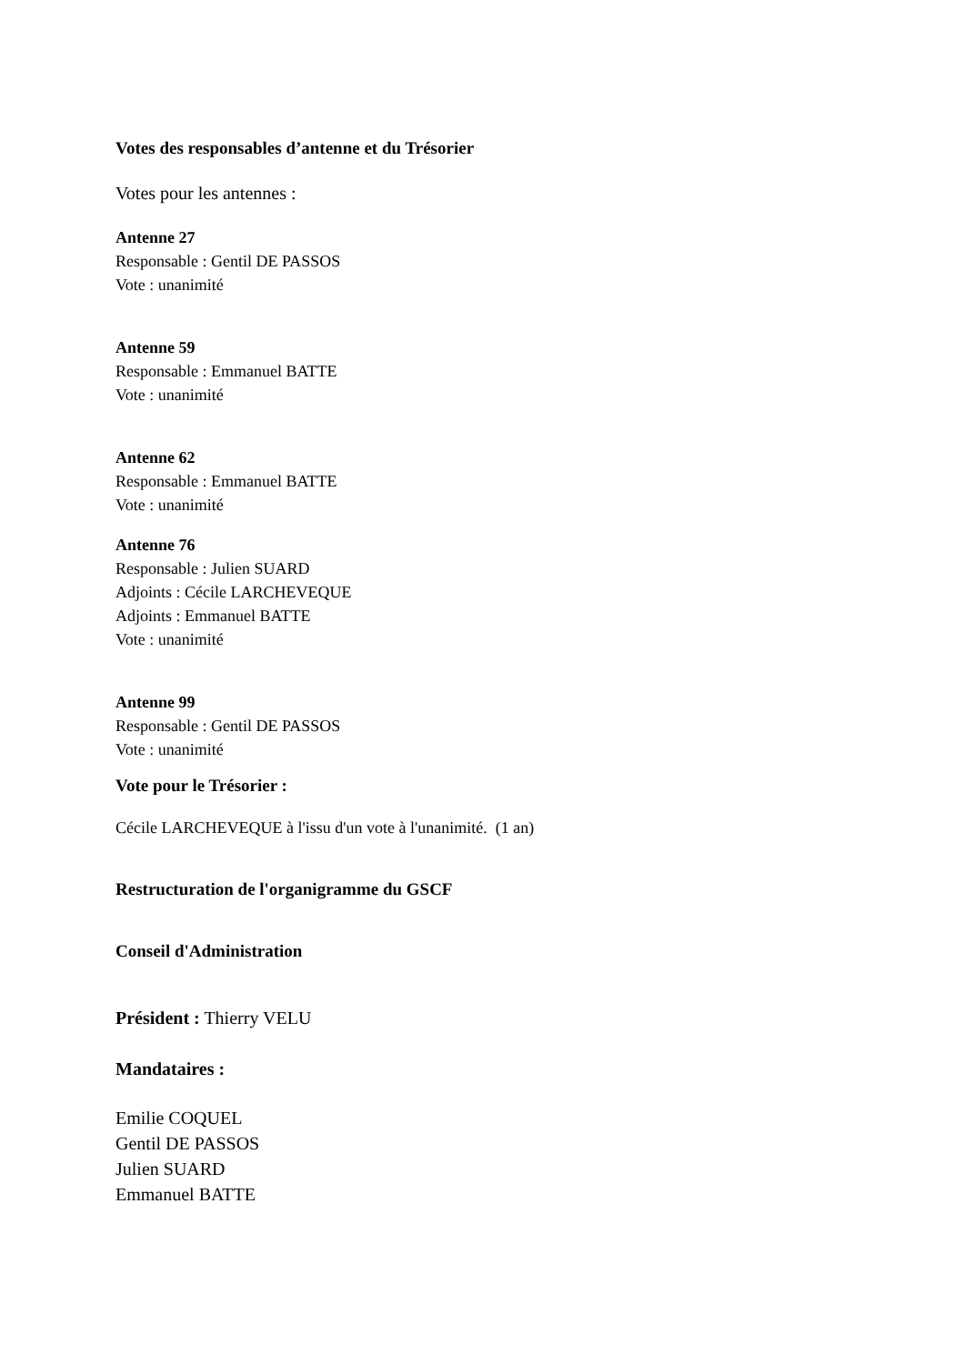Votes des responsables d’antenne et du Trésorier
Votes pour les antennes :
Antenne 27
Responsable : Gentil DE PASSOS
Vote : unanimité
Antenne 59
Responsable : Emmanuel BATTE
Vote : unanimité
Antenne 62
Responsable : Emmanuel BATTE
Vote : unanimité
Antenne 76
Responsable : Julien SUARD
Adjoints : Cécile LARCHEVEQUE
Adjoints : Emmanuel BATTE
Vote : unanimité
Antenne 99
Responsable : Gentil DE PASSOS
Vote : unanimité
Vote pour le Trésorier :
Cécile LARCHEVEQUE à l'issu d'un vote à l'unanimité. (1 an)
Restructuration de l'organigramme du GSCF
Conseil d'Administration
Président : Thierry VELU
Mandataires :
Emilie COQUEL
Gentil DE PASSOS
Julien SUARD
Emmanuel BATTE